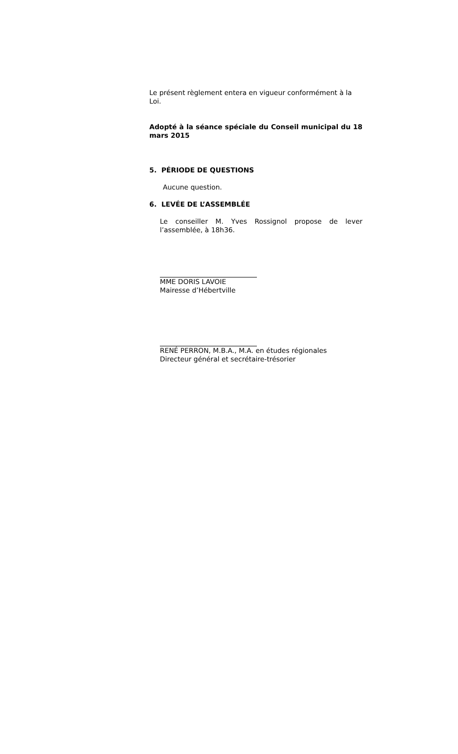Le présent règlement entera en vigueur conformément à la Loi.
Adopté à la séance spéciale du Conseil municipal du 18 mars 2015
5. PÉRIODE DE QUESTIONS
Aucune question.
6. LEVÉE DE L’ASSEMBLÉE
Le conseiller M. Yves Rossignol propose de lever l’assemblée, à 18h36.
MME DORIS LAVOIE
Mairesse d’Hébertville
RENÉ PERRON, M.B.A., M.A. en études régionales
Directeur général et secrétaire-trésorier